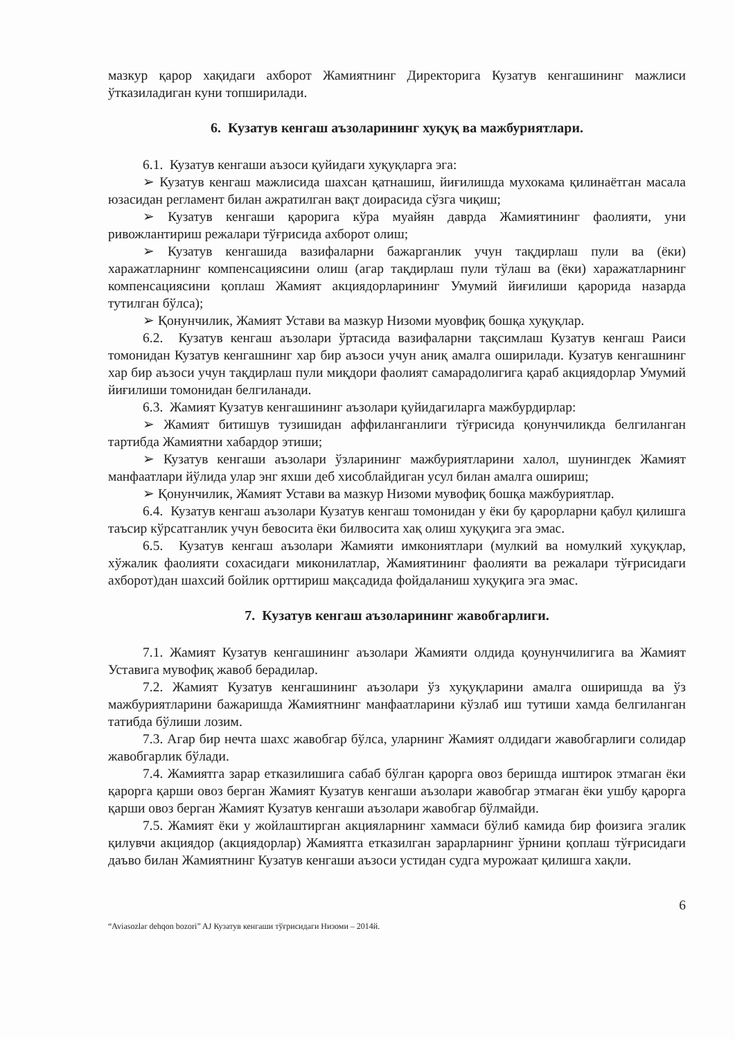мазкур қарор хақидаги ахборот Жамиятнинг Директорига Кузатув кенгашининг мажлиси ўтказиладиган куни топширилади.
6. Кузатув кенгаш аъзоларининг хуқуқ ва мажбуриятлари.
6.1. Кузатув кенгаши аъзоси қуйидаги хуқуқларга эга:
➢ Кузатув кенгаш мажлисида шахсан қатнашиш, йиғилишда мухокама қилинаётган масала юзасидан регламент билан ажратилган вақт доирасида сўзга чиқиш;
➢ Кузатув кенгаши қарорига кўра муайян даврда Жамиятининг фаолияти, уни ривожлантириш режалари тўғрисида ахборот олиш;
➢ Кузатув кенгашида вазифаларни бажарганлик учун тақдирлаш пули ва (ёки) харажатларнинг компенсациясини олиш (агар тақдирлаш пули тўлаш ва (ёки) харажатларнинг компенсациясини қоплаш Жамият акциядорларининг Умумий йиғилиши қарорида назарда тутилган бўлса);
➢ Қонунчилик, Жамият Устави ва мазкур Низоми муовфиқ бошқа хуқуқлар.
6.2. Кузатув кенгаш аъзолари ўртасида вазифаларни тақсимлаш Кузатув кенгаш Раиси томонидан Кузатув кенгашнинг хар бир аъзоси учун аниқ амалга оширилади. Кузатув кенгашнинг хар бир аъзоси учун тақдирлаш пули миқдори фаолият самарадолигига қараб акциядорлар Умумий йиғилиши томонидан белгиланади.
6.3. Жамият Кузатув кенгашининг аъзолари қуйидагиларга мажбурдирлар:
➢ Жамият битишув тузишидан аффиланганлиги тўғрисида қонунчиликда белгиланган тартибда Жамиятни хабардор этиши;
➢ Кузатув кенгаши аъзолари ўзларининг мажбуриятларини халол, шунингдек Жамият манфаатлари йўлида улар энг яхши деб хисоблайдиган усул билан амалга ошириш;
➢ Қонунчилик, Жамият Устави ва мазкур Низоми мувофиқ бошқа мажбуриятлар.
6.4. Кузатув кенгаш аъзолари Кузатув кенгаш томонидан у ёки бу қарорларни қабул қилишга таъсир кўрсатганлик учун бевосита ёки билвосита хақ олиш хуқуқига эга эмас.
6.5. Кузатув кенгаш аъзолари Жамияти имкониятлари (мулкий ва номулкий хуқуқлар, хўжалик фаолияти сохасидаги миконилатлар, Жамиятининг фаолияти ва режалари тўғрисидаги ахборот)дан шахсий бойлик орттириш мақсадида фойдаланиш хуқуқига эга эмас.
7. Кузатув кенгаш аъзоларининг жавобгарлиги.
7.1. Жамият Кузатув кенгашининг аъзолари Жамияти олдида қоунунчилигига ва Жамият Уставига мувофиқ жавоб берадилар.
7.2. Жамият Кузатув кенгашининг аъзолари ўз хуқуқларини амалга оширишда ва ўз мажбуриятларини бажаришда Жамиятнинг манфаатларини кўзлаб иш тутиши хамда белгиланган татибда бўлиши лозим.
7.3. Агар бир нечта шахс жавобгар бўлса, уларнинг Жамият олдидаги жавобгарлиги солидар жавобгарлик бўлади.
7.4. Жамиятга зарар етказилишига сабаб бўлган қарорга овоз беришда иштирок этмаган ёки қарорга қарши овоз берган Жамият Кузатув кенгаши аъзолари жавобгар этмаган ёки ушбу қарорга қарши овоз берган Жамият Кузатув кенгаши аъзолари жавобгар бўлмайди.
7.5. Жамият ёки у жойлаштирган акцияларнинг хаммаси бўлиб камида бир фоизига эгалик қилувчи акциядор (акциядорлар) Жамиятга етказилган зарарларнинг ўрнини қоплаш тўғрисидаги даъво билан Жамиятнинг Кузатув кенгаши аъзоси устидан судга мурожаат қилишга хақли.
6
“Aviasozlar dehqon bozori” AJ Кузатув кенгаши тўғрисидаги Низоми – 2014й.